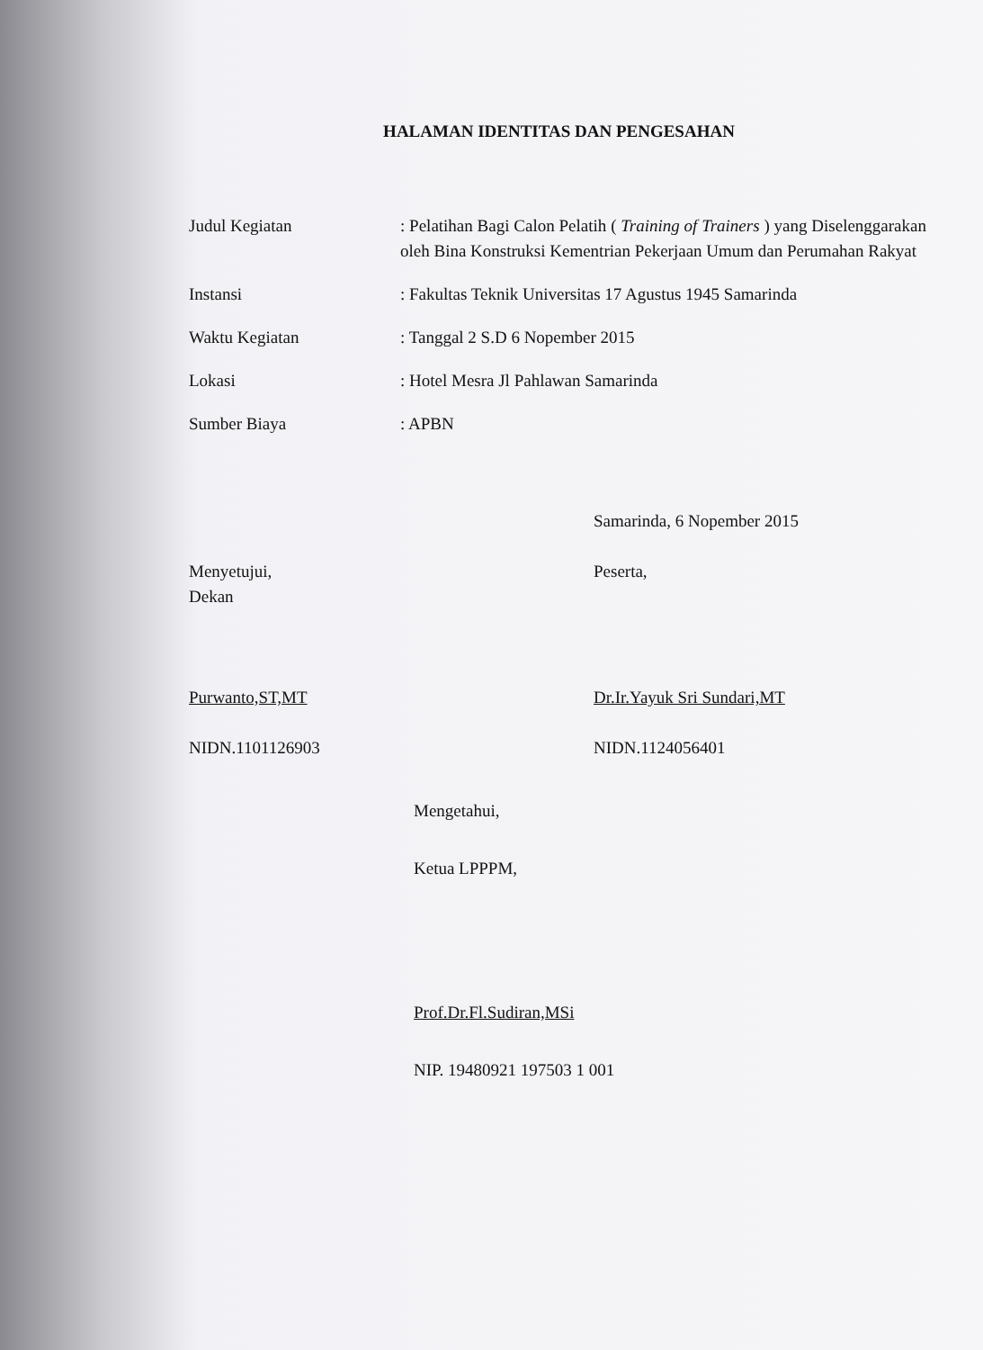HALAMAN IDENTITAS DAN PENGESAHAN
| Judul Kegiatan | : Pelatihan Bagi Calon Pelatih ( Training of Trainers ) yang Diselenggarakan oleh Bina Konstruksi Kementrian Pekerjaan Umum dan Perumahan Rakyat |
| Instansi | : Fakultas Teknik Universitas 17 Agustus 1945 Samarinda |
| Waktu Kegiatan | : Tanggal 2 S.D 6 Nopember 2015 |
| Lokasi | : Hotel Mesra Jl Pahlawan Samarinda |
| Sumber Biaya | : APBN |
Menyetujui,
Dekan
Purwanto,ST,MT
NIDN.1101126903
Samarinda, 6 Nopember 2015
Peserta,
Dr.Ir.Yayuk Sri Sundari,MT
NIDN.1124056401
Mengetahui,
Ketua LPPPM,
Prof.Dr.Fl.Sudiran,MSi
NIP. 19480921 197503 1 001